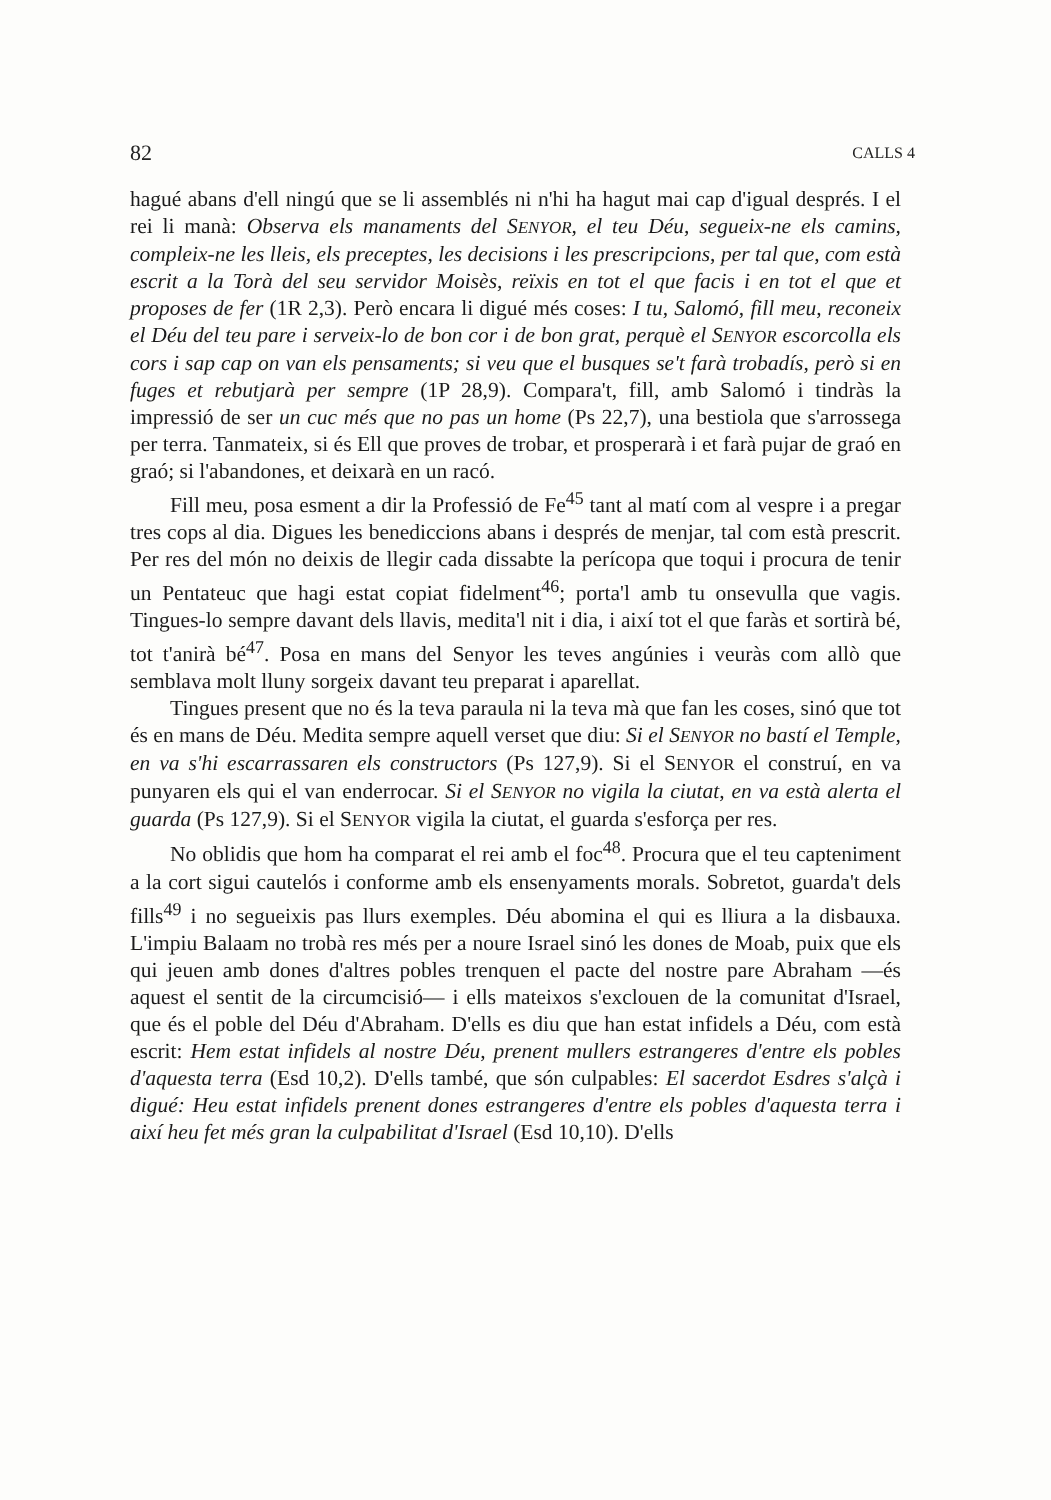82 CALLS 4
hagué abans d'ell ningú que se li assemblés ni n'hi ha hagut mai cap d'igual després. I el rei li manà: Observa els manaments del SENYOR, el teu Déu, segueix-ne els camins, compleix-ne les lleis, els preceptes, les decisions i les prescripcions, per tal que, com està escrit a la Torà del seu servidor Moisès, reïxis en tot el que facis i en tot el que et proposes de fer (1R 2,3). Però encara li digué més coses: I tu, Salomó, fill meu, reconeix el Déu del teu pare i serveix-lo de bon cor i de bon grat, perquè el SENYOR escorcolla els cors i sap cap on van els pensaments; si veu que el busques se't farà trobadís, però si en fuges et rebutjarà per sempre (1P 28,9). Compara't, fill, amb Salomó i tindràs la impressió de ser un cuc més que no pas un home (Ps 22,7), una bestiola que s'arrossega per terra. Tanmateix, si és Ell que proves de trobar, et prosperarà i et farà pujar de graó en graó; si l'abandones, et deixarà en un racó.
Fill meu, posa esment a dir la Professió de Fe<sup>45</sup> tant al matí com al vespre i a pregar tres cops al dia. Digues les benediccions abans i després de menjar, tal com està prescrit. Per res del món no deixis de llegir cada dissabte la perícopa que toqui i procura de tenir un Pentateuc que hagi estat copiat fidelment<sup>46</sup>; porta'l amb tu onsevulla que vagis. Tingues-lo sempre davant dels llavis, medita'l nit i dia, i així tot el que faràs et sortirà bé, tot t'anirà bé<sup>47</sup>. Posa en mans del Senyor les teves angúnies i veuràs com allò que semblava molt lluny sorgeix davant teu preparat i aparellat.
Tingues present que no és la teva paraula ni la teva mà que fan les coses, sinó que tot és en mans de Déu. Medita sempre aquell verset que diu: Si el SENYOR no bastí el Temple, en va s'hi escarrassaren els constructors (Ps 127,9). Si el SENYOR el construí, en va punyaren els qui el van enderrocar. Si el SENYOR no vigila la ciutat, en va està alerta el guarda (Ps 127,9). Si el SENYOR vigila la ciutat, el guarda s'esforça per res.
No oblidis que hom ha comparat el rei amb el foc<sup>48</sup>. Procura que el teu capteniment a la cort sigui cautelós i conforme amb els ensenyaments morals. Sobretot, guarda't dels fills<sup>49</sup> i no segueixis pas llurs exemples. Déu abomina el qui es lliura a la disbauxa. L'impiu Balaam no trobà res més per a noure Israel sinó les dones de Moab, puix que els qui jeuen amb dones d'altres pobles trenquen el pacte del nostre pare Abraham —és aquest el sentit de la circumcisió— i ells mateixos s'exclouen de la comunitat d'Israel, que és el poble del Déu d'Abraham. D'ells es diu que han estat infidels a Déu, com està escrit: Hem estat infidels al nostre Déu, prenent mullers estrangeres d'entre els pobles d'aquesta terra (Esd 10,2). D'ells també, que són culpables: El sacerdot Esdres s'alçà i digué: Heu estat infidels prenent dones estrangeres d'entre els pobles d'aquesta terra i així heu fet més gran la culpabilitat d'Israel (Esd 10,10). D'ells